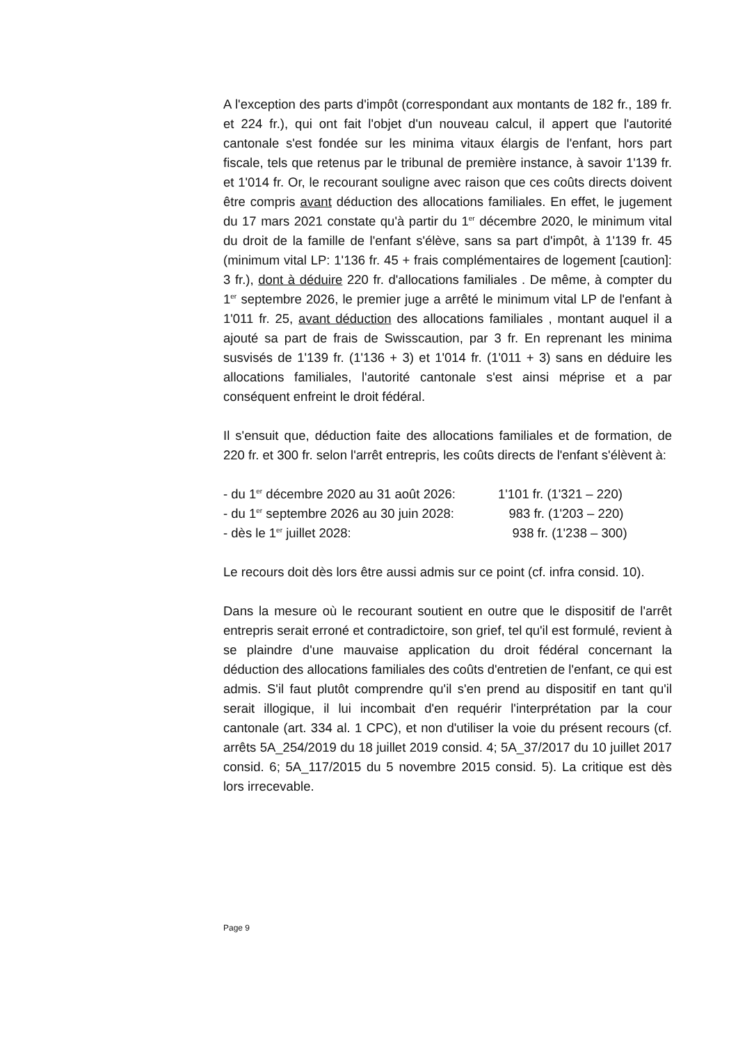A l'exception des parts d'impôt (correspondant aux montants de 182 fr., 189 fr. et 224 fr.), qui ont fait l'objet d'un nouveau calcul, il appert que l'autorité cantonale s'est fondée sur les minima vitaux élargis de l'enfant, hors part fiscale, tels que retenus par le tribunal de première instance, à savoir 1'139 fr. et 1'014 fr. Or, le recourant souligne avec raison que ces coûts directs doivent être compris avant déduction des allocations familiales. En effet, le jugement du 17 mars 2021 constate qu'à partir du 1<sup>er</sup> décembre 2020, le minimum vital du droit de la famille de l'enfant s'élève, sans sa part d'impôt, à 1'139 fr. 45 (minimum vital LP: 1'136 fr. 45 + frais complémentaires de logement [caution]: 3 fr.), dont à déduire 220 fr. d'allocations familiales . De même, à compter du 1<sup>er</sup> septembre 2026, le premier juge a arrêté le minimum vital LP de l'enfant à 1'011 fr. 25, avant déduction des allocations familiales , montant auquel il a ajouté sa part de frais de Swisscaution, par 3 fr. En reprenant les minima susvisés de 1'139 fr. (1'136 + 3) et 1'014 fr. (1'011 + 3) sans en déduire les allocations familiales, l'autorité cantonale s'est ainsi méprise et a par conséquent enfreint le droit fédéral.
Il s'ensuit que, déduction faite des allocations familiales et de formation, de 220 fr. et 300 fr. selon l'arrêt entrepris, les coûts directs de l'enfant s'élèvent à:
- du 1<sup>er</sup> décembre 2020 au 31 août 2026: 1'101 fr. (1'321 – 220)
- du 1<sup>er</sup> septembre 2026 au 30 juin 2028: 983 fr. (1'203 – 220)
- dès le 1<sup>er</sup> juillet 2028: 938 fr. (1'238 – 300)
Le recours doit dès lors être aussi admis sur ce point (cf. infra consid. 10).
Dans la mesure où le recourant soutient en outre que le dispositif de l'arrêt entrepris serait erroné et contradictoire, son grief, tel qu'il est formulé, revient à se plaindre d'une mauvaise application du droit fédéral concernant la déduction des allocations familiales des coûts d'entretien de l'enfant, ce qui est admis. S'il faut plutôt comprendre qu'il s'en prend au dispositif en tant qu'il serait illogique, il lui incombait d'en requérir l'interprétation par la cour cantonale (art. 334 al. 1 CPC), et non d'utiliser la voie du présent recours (cf. arrêts 5A_254/2019 du 18 juillet 2019 consid. 4; 5A_37/2017 du 10 juillet 2017 consid. 6; 5A_117/2015 du 5 novembre 2015 consid. 5). La critique est dès lors irrecevable.
Page 9